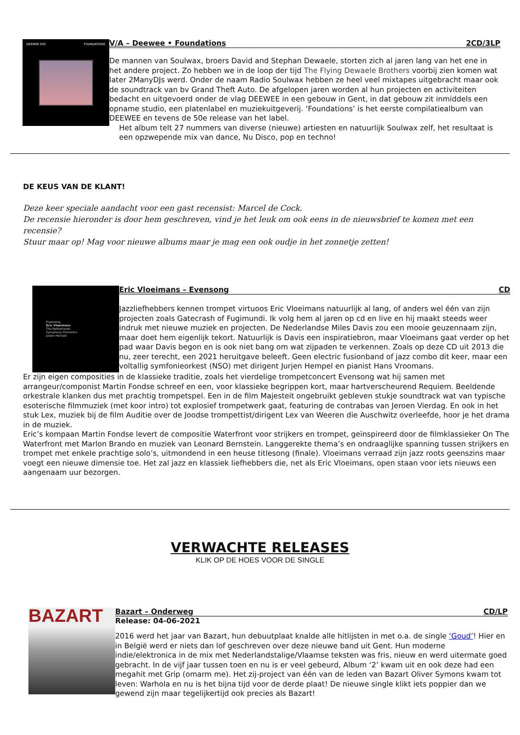DEEWEE 050 FOUNDATIONS
V/A – Deewee • Foundations 2CD/3LP
De mannen van Soulwax, broers David and Stephan Dewaele, storten zich al jaren lang van het ene in het andere project. Zo hebben we in de loop der tijd The Flying Dewaele Brothers voorbij zien komen wat later 2ManyDJs werd. Onder de naam Radio Soulwax hebben ze heel veel mixtapes uitgebracht maar ook de soundtrack van bv Grand Theft Auto. De afgelopen jaren worden al hun projecten en activiteiten bedacht en uitgevoerd onder de vlag DEEWEE in een gebouw in Gent, in dat gebouw zit inmiddels een opname studio, een platenlabel en muziekuitgeverij. ‘Foundations’ is het eerste compilatiealbum van DEEWEE en tevens de 50e release van het label.
Het album telt 27 nummers van diverse (nieuwe) artiesten en natuurlijk Soulwax zelf, het resultaat is een opzwepende mix van dance, Nu Disco, pop en techno!
DE KEUS VAN DE KLANT!
Deze keer speciale aandacht voor een gast recensist: Marcel de Cock.
De recensie hieronder is door hem geschreven, vind je het leuk om ook eens in de nieuwsbrief te komen met een recensie?
Stuur maar op! Mag voor nieuwe albums maar je mag een ook oudje in het zonnetje zetten!
Evensong
Eric Vloeimans
The Netherlands
Symphony Orchestra
Jurjen Hempel
Eric Vloeimans – Evensong CD
Jazzliefhebbers kennen trompet virtuoos Eric Vloeimans natuurlijk al lang, of anders wel één van zijn projecten zoals Gatecrash of Fugimundi. Ik volg hem al jaren op cd en live en hij maakt steeds weer indruk met nieuwe muziek en projecten. De Nederlandse Miles Davis zou een mooie geuzennaam zijn, maar doet hem eigenlijk tekort. Natuurlijk is Davis een inspiratiebron, maar Vloeimans gaat verder op het pad waar Davis begon en is ook niet bang om wat zijpaden te verkennen. Zoals op deze CD uit 2013 die nu, zeer terecht, een 2021 heruitgave beleeft. Geen electric fusionband of jazz combo dit keer, maar een voltallig symfonieorkest (NSO) met dirigent Jurjen Hempel en pianist Hans Vroomans.
Er zijn eigen composities in de klassieke traditie, zoals het vierdelige trompetconcert Evensong wat hij samen met arrangeur/componist Martin Fondse schreef en een, voor klassieke begrippen kort, maar hartverscheurend Requiem. Beeldende orkestrale klanken dus met prachtig trompetspel. Een in de film Majesteit ongebruikt gebleven stukje soundtrack wat van typische esoterische filmmuziek (met koor intro) tot explosief trompetwerk gaat, featuring de contrabas van Jeroen Vierdag. En ook in het stuk Lex, muziek bij de film Auditie over de Joodse trompettist/dirigent Lex van Weeren die Auschwitz overleefde, hoor je het drama in de muziek.
Eric’s kompaan Martin Fondse levert de compositie Waterfront voor strijkers en trompet, geïnspireerd door de filmklassieker On The Waterfront met Marlon Brando en muziek van Leonard Bernstein. Langgerekte thema’s en ondraaglijke spanning tussen strijkers en trompet met enkele prachtige solo’s, uitmondend in een heuse titlesong (finale). Vloeimans verraad zijn jazz roots geenszins maar voegt een nieuwe dimensie toe. Het zal jazz en klassiek liefhebbers die, net als Eric Vloeimans, open staan voor iets nieuws een aangenaam uur bezorgen.
VERWACHTE RELEASES
KLIK OP DE HOES VOOR DE SINGLE
BAZART
Bazart – Onderweg CD/LP
Release: 04-06-2021
2016 werd het jaar van Bazart, hun debuutplaat knalde alle hitlijsten in met o.a. de single ‘Goud’! Hier en in België werd er niets dan lof geschreven over deze nieuwe band uit Gent. Hun moderne indie/elektronica in de mix met Nederlandstalige/Vlaamse teksten was fris, nieuw en werd uitermate goed gebracht. In de vijf jaar tussen toen en nu is er veel gebeurd, Album ‘2’ kwam uit en ook deze had een megahit met Grip (omarm me). Het zij-project van één van de leden van Bazart Oliver Symons kwam tot leven: Warhola en nu is het bijna tijd voor de derde plaat! De nieuwe single klikt iets poppier dan we gewend zijn maar tegelijkertijd ook precies als Bazart!